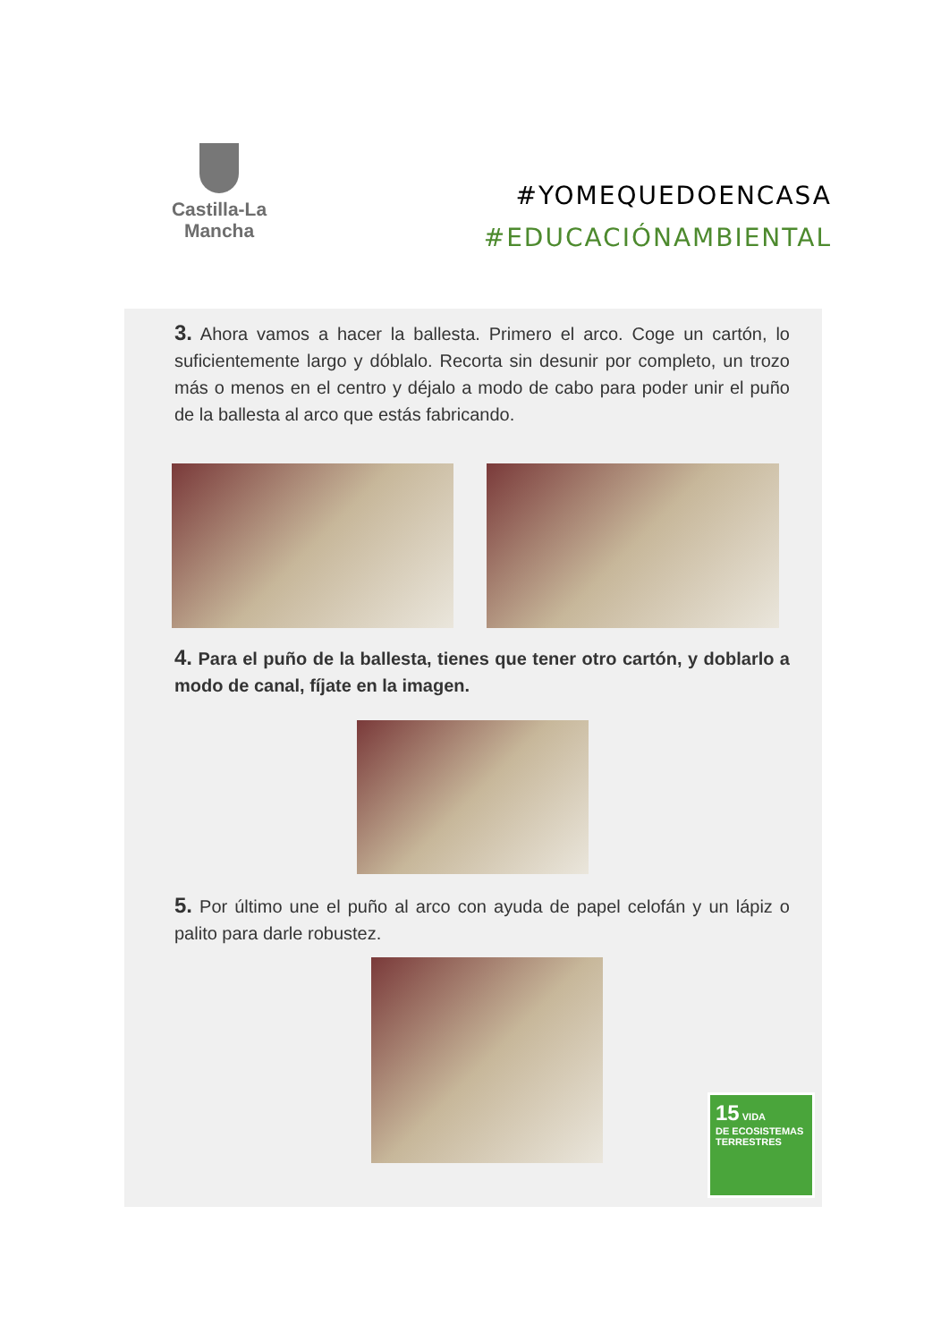Castilla-La Mancha
#YOMEQUEDOENCASA
#EDUCACIÓNAMBIENTAL
3. Ahora vamos a hacer la ballesta. Primero el arco. Coge un cartón, lo suficientemente largo y dóblalo. Recorta sin desunir por completo, un trozo más o menos en el centro y déjalo a modo de cabo para poder unir el puño de la ballesta al arco que estás fabricando.
4. Para el puño de la ballesta, tienes que tener otro cartón, y doblarlo a modo de canal, fíjate en la imagen.
5. Por último une el puño al arco con ayuda de papel celofán y un lápiz o palito para darle robustez.
15 VIDA
DE ECOSISTEMAS
TERRESTRES